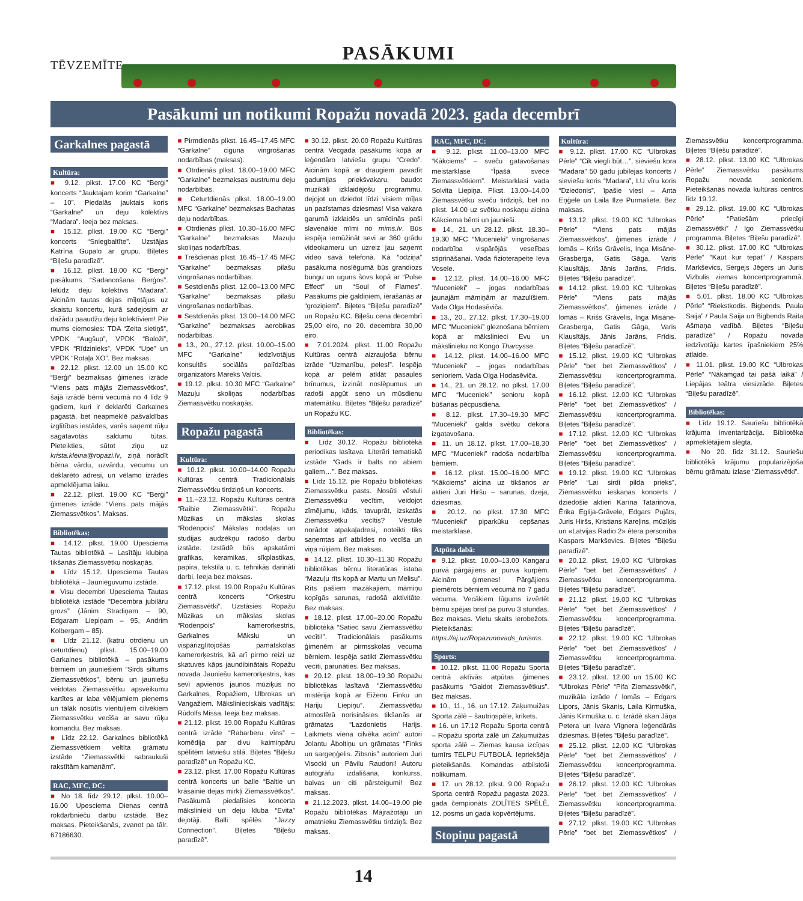TĒVZEMĪTE
PASĀKUMI
Pasākumi un notikumi Ropažu novadā 2023. gada decembrī
Garkalnes pagastā
Kultūra:
■ 9.12. plkst. 17.00 KC “Berģi” koncerts “Jauktajam korim “Garkalne” – 10”. Piedalās jauktais koris “Garkalne” un deju kolektīvs “Madara”. Ieeja bez maksas.
■ 15.12. plkst. 19.00 KC “Berģi” koncerts “Sniegbaltīte”. Uzstājas Katrīna Gupalo ar grupu. Biļetes “Biļešu paradīzē”.
■ 16.12. plkst. 18.00 KC “Berģi” pasākums “Sadancošana Berģos”. Ielūdz deju kolektīvs “Madara”. Aicinām tautas dejas mīļotājus uz skaistu koncertu, kurā sadejosim ar dažādu paaudžu deju kolektīviem! Pie mums ciemosies: TDA “Zelta sietiņš”, VPDK “Augšup”, VPDK “Baloži”, VPDK “Rīdzinieks”, VPDK “Upe” un VPDK “Rotaļa XO”. Bez maksas.
■ 22.12. plkst. 12.00 un 15.00 KC “Berģi” bezmaksas ģimenes izrāde “Viens pats mājās Ziemassvētkos”, šajā izrādē bērni vecumā no 4 līdz 9 gadiem, kuri ir deklarēti Garkalnes pagastā, bet neapmeklē pašvaldības izglītības iestādes, varēs saņemt rūķu sagatavotās saldumu tūtas. Pieteikties, sūtot ziņu uz krista.kleina@ropazi.lv, ziņā norādīt bērna vārdu, uzvārdu, vecumu un deklarēto adresi, un vēlamo izrādes apmeklējuma laiku.
■ 22.12. plkst. 19.00 KC “Berģi” ģimenes izrāde “Viens pats mājās Ziemassvētkos”. Maksas.
Bibliotēkas:
■ 14.12. plkst. 19.00 Upesciema Tautas bibliotēkā – Lasītāju klubiņa tikšanās Ziemassvētku noskaņās.
■ Līdz 15.12. Upesciema Tautas bibliotēkā – Jaunieguvumu izstāde.
■ Visu decembri Upesciema Tautas bibliotēkā izstāde “Decembra jubilāru grozs” (Jānim Stradiņam – 90, Edgaram Liepiņam – 95, Andrim Kolbergam – 85).
■ Līdz 21.12. (katru otrdienu un ceturtdienu) plkst. 15.00–19.00 Garkalnes bibliotēkā – pasākums bērniem un jauniešiem “Sirds siltums Ziemassvētkos”, bērnu un jauniešu veidotas Ziemassvētku apsveikumu kartītes ar laba vēlējumiem pieņems un tālāk nosūtīs vientuļiem cilvēkiem Ziemassvētku vecīša ar savu rūķu komandu. Bez maksas.
■ Līdz 22.12. Garkalnes bibliotēkā Ziemassvētkiem veltīta grāmatu izstāde “Ziemassvētki sabraukuši rakstītām kamanām”.
RAC, MFC, DC:
■ No 18. līdz 29.12. plkst. 10.00–16.00 Upesciema Dienas centrā rokdarbnieču darbu izstāde. Bez maksas. Pieteikšanās, zvanot pa tālr. 67186630.
■ Pirmdienās plkst. 16.45–17.45 MFC “Garkalne” ciguna vingrošanas nodarbības (maksas).
■ Otrdienās plkst. 18.00–19.00 MFC “Garkalne” bezmaksas austrumu deju nodarbības.
■ Ceturtdienās plkst. 18.00–19.00 MFC “Garkalne” bezmaksas Bachatas deju nodarbības.
■ Otrdienās plkst. 10.30–16.00 MFC “Garkalne” bezmaksas Mazuļu skoliņas nodarbības.
■ Trešdienās plkst. 16.45–17.45 MFC “Garkalne” bezmaksas pilašu vingrošanas nodarbības.
■ Sestdienās plkst. 12.00–13.00 MFC “Garkalne” bezmaksas pilašu vingrošanas nodarbības.
■ Sestdienās plkst. 13.00–14.00 MFC “Garkalne” bezmaksas aerobikas nodarbības.
■ 13., 20., 27.12. plkst. 10.00–15.00 MFC “Garkalne” iedzīvotājus konsultēs sociālās palīdzības organizators Mareks Valcis.
■ 19.12. plkst. 10.30 MFC “Garkalne” Mazuļu skoliņas nodarbības Ziemassvētku noskaņās.
Ropažu pagastā
Kultūra:
■ 10.12. plkst. 10.00–14.00 Ropažu Kultūras centrā Tradicionālais Ziemassvētku tirdziņš un koncerts.
■ 11.–23.12. Ropažu Kultūras centrā “Raibie Ziemassvētki”. Ropažu Mūzikas un mākslas skolas “Rodenpois” Mākslas nodaļas un studijas audzēkņu radošo darbu izstāde. Izstādē būs apskatāmi grafikas, keramikas, sīkplastikas, papīra, tekstila u. c. tehnikās darināti darbi. Ieeja bez maksas.
■ 17.12. plkst. 19.00 Ropažu Kultūras centrā koncerts “Orķestru Ziemassvētki”. Uzstāsies Ropažu Mūzikas un mākslas skolas “Rodenpois” kamerorķestris, Garkalnes Mākslu un vispārizglītojošās pamatskolas kamerorķestris, kā arī pirmo reizi uz skatuves kāps jaundibinātais Ropažu novada Jauniešu kamerorķestris, kas sevī apvienos jaunos mūziķus no Garkalnes, Ropažiem, Ulbrokas un Vangažiem. Mākslinieciskais vadītājs: Rūdolfs Missa. Ieeja bez maksas.
■ 21.12. plkst. 19.00 Ropažu Kultūras centrā izrāde “Rabarberu vīns” – komēdija par divu kaimiņpāru spēlītēm latviešu stilā. Biļetes “Biļešu paradīzē” un Ropažu KC.
■ 23.12. plkst. 17.00 Ropažu Kultūras centrā koncerts un balle “Baltie un krāsainie dejas mirkļi Ziemassvētkos”. Pasākumā piedalīsies koncerta mākslinieki un deju kluba “Evita” dejotāji. Balli spēlēs “Jazzy Connection”. Biļetes “Biļešu paradīzē”.
■ 30.12. plkst. 20.00 Ropažu Kultūras centrā Vecgada pasākums kopā ar leģendāro latviešu grupu “Credo”. Aicinām kopā ar draugiem pavadīt gadumijas priekšvakaru, baudot muzikāli izklaidējošu programmu, dejojot un dziedot līdzi visiem mīļas un pazīstamas dziesmas! Visa vakara garumā izklaidēs un smīdinās paši slavenākie mīmi no mims.lv. Būs iespēja iemūžināt sevi ar 360 grādu videokameru un uzreiz jau saņemt video savā telefonā. Kā “odziņa” pasākuma noslēgumā būs grandiozs bungu un uguns šovs kopā ar “Pulse Effect” un “Soul of Flames”. Pasākums pie galdiņiem, ierašanās ar “groziņiem”. Biļetes “Biļešu paradīzē” un Ropažu KC. Biļešu cena decembrī 25,00 eiro, no 20. decembra 30,00 eiro.
■ 7.01.2024. plkst. 11.00 Ropažu Kultūras centrā aizraujoša bērnu izrāde “Uzmanību, peles!”. Iespēja kopā ar pelēm atklāt pasaules brīnumus, izzināt noslēpumus un radoši apgūt seno un mūsdienu matemātiku. Biļetes “Biļešu paradīzē” un Ropažu KC.
Bibliotēkas:
■ Līdz 30.12. Ropažu bibliotēkā periodikas lasītava. Literāri tematiskā izstāde “Gads ir balts no abiem galiem…”. Bez maksas.
■ Līdz 15.12. pie Ropažu bibliotēkas Ziemassvētku pasts. Nosūti vēstuli Ziemassvētku vecītim, veidojot zīmējumu, kāds, tavuprāt, izskatās Ziemassvētku vecītis? Vēstulē norādot atpakaļadresi, noteikti tiks saņemtas arī atbildes no vecīša un viņa rūķiem. Bez maksas.
■ 14.12. plkst. 10.30–11.30 Ropažu bibliotēkas bērnu literatūras istaba “Mazuļu rīts kopā ar Martu un Melisu”. Rīts pašiem mazākajiem, māmiņu kopīgās sarunas, radošā aktivitāte. Bez maksas.
■ 18.12. plkst. 17.00–20.00 Ropažu bibliotēkā “Satiec savu Ziemassvētku vecīti!”. Tradicionālais pasākums ģimenēm ar pirmsskolas vecuma bērniem. Iespēja satikt Ziemassvētku vecīti, parunāties. Bez maksas.
■ 20.12. plkst. 18.00–19.30 Ropažu bibliotēkas lasītavā “Ziemassvētku mistērija kopā ar Eiženu Finku un Hariju Liepiņu”. Ziemassvētku atmosfērā norisināsies tikšanās ar grāmatas “Lazdonietis Harijs. Laikmets viena cilvēka acīm” autori Jolantu Āboltiņu un grāmatas “Finks un sargeņģelis. Zibsnis” autoriem Juri Visocki un Pāvilu Raudoni! Autoru autogrāfu izdalīšana, konkurss, balvas un citi pārsteigumi! Bez maksas.
■ 21.12.2023. plkst. 14.00–19.00 pie Ropažu bibliotēkas Mājražotāju un amatnieku Ziemassvētku tirdziņš. Bez maksas.
RAC, MFC, DC:
■ 9.12. plkst. 11.00–13.00 MFC “Kākciems” – sveču gatavošanas meistarklase “Īpašā svece Ziemassvētkiem”. Meistarklasi vada Solvita Liepiņa. Plkst. 13.00–14.00 Ziemassvētku sveču tirdziņš, bet no plkst. 14.00 uz svētku noskaņu aicina Kākciema bērni un jaunieši.
■ 14., 21. un 28.12. plkst. 18.30–19.30 MFC “Mucenieki” vingrošanas nodarbība vispārējās veselības stiprināšanai. Vada fizioterapeite Ieva Vosele.
■ 12.12. plkst. 14.00–16.00 MFC “Mucenieki” – jogas nodarbības jaunajām māmiņām ar mazulīšiem. Vada Olga Hodasēviča.
■ 13., 20., 27.12. plkst. 17.30–19.00 MFC “Mucenieki” gleznošana bērniem kopā ar mākslinieci Evu un mākslinieku no Kongo Tharcysse.
■ 14.12. plkst. 14.00–16.00 MFC “Mucenieki” – jogas nodarbības senioriem. Vada Olga Hodasēviča.
■ 14., 21. un 28.12. no plkst. 17.00 MFC “Mucenieki” senioru kopā būšanas pēcpusdiena.
■ 8.12. plkst. 17.30–19.30 MFC “Mucenieki” galda svētku dekora izgatavošana.
■ 11. un 18.12. plkst. 17.00–18.30 MFC “Mucenieki” radoša nodarbība bērniem.
■ 16.12. plkst. 15.00–16.00 MFC “Kākciems” aicina uz tikšanos ar aktieri Juri Hiršu – sarunas, dzeja, dziesmas.
■ 20.12. no plkst. 17.30 MFC “Mucenieki” piparkūku cepšanas meistarklase.
Atpūta dabā:
■ 9.12. plkst. 10.00–13.00 Kangaru purvā pārgājiens ar purva kurpēm. Aicinām ģimenes! Pārgājiens piemērots bērniem vecumā no 7 gadu vecuma. Vecākiem lūgums izvērtēt bērnu spējas brist pa purvu 3 stundas. Bez maksas. Vietu skaits ierobežots. Pieteikšanās: https://ej.uz/Ropazunovads_turisms.
Sports:
■ 10.12. plkst. 11.00 Ropažu Sporta centrā aktīvās atpūtas ģimenes pasākums “Gaidot Ziemassvētkus”. Bez maksas.
■ 10., 11., 16. un 17.12. Zaķumuižas Sporta zālē – šautriņspēle, krikets.
■ 16. un 17.12 Ropažu Sporta centrā – Ropažu sporta zālē un Zaķumuižas sporta zālē – Ziemas kausa izcīņas turnīrs TELPU FUTBOLĀ. Iepriekšēja pieteikšanās. Komandas atbilstoši nolikumam.
■ 17. un 28.12. plkst. 9.00 Ropažu Sporta centrā Ropažu pagasta 2023. gada čempionāts ZOLĪTES SPĒLĒ, 12. posms un gada kopvērtējums.
Stopiņu pagastā
Kultūra:
■ 9.12. plkst. 17.00 KC “Ulbrokas Pērle” “Cik viegli būt…”, sieviešu kora “Madara” 50 gadu jubilejas koncerts / sieviešu koris “Madara”, LU vīru koris “Dziedonis”, īpašie viesi – Anta Eņģele un Laila Ilze Purmaliete. Bez maksas.
■ 13.12. plkst. 19.00 KC “Ulbrokas Pērle” “Viens pats mājās Ziemassvētkos”, ģimenes izrāde / lomās – Krišs Grāvelis, Inga Misāne-Grasberga, Gatis Gāga, Varis Klausītājs, Jānis Jarāns, Frīdis. Biļetes “Biļešu paradīzē”.
■ 14.12. plkst. 19.00 KC “Ulbrokas Pērle” “Viens pats mājās Ziemassvētkos”, ģimenes izrāde / lomās – Krišs Grāvelis, Inga Misāne-Grasberga, Gatis Gāga, Varis Klausītājs, Jānis Jarāns, Frīdis. Biļetes “Biļešu paradīzē”.
■ 15.12. plkst. 19.00 KC “Ulbrokas Pērle” “bet bet Ziemassvētkos” / Ziemassvētku koncertprogramma. Biļetes “Biļešu paradīzē”.
■ 16.12. plkst. 12.00 KC “Ulbrokas Pērle” “bet bet Ziemassvētkos” / Ziemassvētku koncertprogramma. Biļetes “Biļešu paradīzē”.
■ 17.12. plkst. 12.00 KC “Ulbrokas Pērle” “bet bet Ziemassvētkos” / Ziemassvētku koncertprogramma. Biļetes “Biļešu paradīzē”.
■ 19.12. plkst. 19.00 KC “Ulbrokas Pērle” “Lai sirdi pilda prieks”, Ziemassvētku ieskaņas koncerts / dziedošie aktieri Karīna Tatarinova, Ērika Eglija-Grāvele, Edgars Pujāts, Juris Hiršs, Kristians Kareļins, mūziķis un «Latvijas Radio 2» ētera personība Kaspars Markševics. Biļetes “Biļešu paradīzē”.
■ 20.12. plkst. 19.00 KC “Ulbrokas Pērle” “bet bet Ziemassvētkos” / Ziemassvētku koncertprogramma. Biļetes “Biļešu paradīzē”.
■ 21.12. plkst. 19.00 KC “Ulbrokas Pērle” “bet bet Ziemassvētkos” / Ziemassvētku koncertprogramma. Biļetes “Biļešu paradīzē”.
■ 22.12. plkst. 19.00 KC “Ulbrokas Pērle” “bet bet Ziemassvētkos” / Ziemassvētku koncertprogramma. Biļetes “Biļešu paradīzē”.
■ 23.12. plkst. 12.00 un 15.00 KC “Ulbrokas Pērle” “Pifa Ziemassvētki”, muzikāla izrāde / lomās – Edgars Lipors, Jānis Skanis, Laila Kirmuška, Jānis Kirmuška u. c. Izrādē skan Jāņa Petera un Ivara Vīgnera leģendārās dziesmas. Biļetes “Biļešu paradīzē”.
■ 25.12. plkst. 12.00 KC “Ulbrokas Pērle” “bet bet Ziemassvētkos” / Ziemassvētku koncertprogramma. Biļetes “Biļešu paradīzē”.
■ 26.12. plkst. 12.00 KC “Ulbrokas Pērle” “bet bet Ziemassvētkos” / Ziemassvētku koncertprogramma. Biļetes “Biļešu paradīzē”.
■ 27.12. plkst. 19.00 KC “Ulbrokas Pērle” “bet bet Ziemassvētkos” / Ziemassvētku koncertprogramma. Biļetes “Biļešu paradīzē”.
■ 28.12. plkst. 13.00 KC “Ulbrokas Pērle” Ziemassvētku pasākums Ropažu novada senioriem. Pieteikšanās novada kultūras centros līdz 19.12.
■ 29.12. plkst. 19.00 KC “Ulbrokas Pērle” “Patiešām priecīgi Ziemassvētki” / Igo Ziemassvētku programma. Biļetes “Biļešu paradīzē”.
■ 30.12. plkst. 17.00 KC “Ulbrokas Pērle” “Kaut kur tepat” / Kaspars Markševics, Sergejs Jēgers un Juris Vizbulis ziemas koncertprogrammā. Biļetes “Biļešu paradīzē”.
■ 5.01. plkst. 18.00 KC “Ulbrokas Pērle” “Riekstkodis. Bigbends. Paula Saija” / Paula Saija un Bigbends Raita Ašmaņa vadībā. Biļetes “Biļešu paradīzē” / Ropažu novada iedzīvotāju kartes īpašniekiem 25% atlaide.
■ 11.01. plkst. 19.00 KC “Ulbrokas Pērle” “Nākamgad tai pašā laikā” / Liepājas teātra viesizrāde. Biļetes “Biļešu paradīzē”.
Bibliotēkas:
■ Līdz 19.12. Sauriešu bibliotēkā krājuma inventarizācija. Bibliotēka apmeklētājiem slēgta.
■ No 20. līdz 31.12. Sauriešu bibliotēkā krājumu popularizējoša bērnu grāmatu izlase “Ziemassvētki”.
14